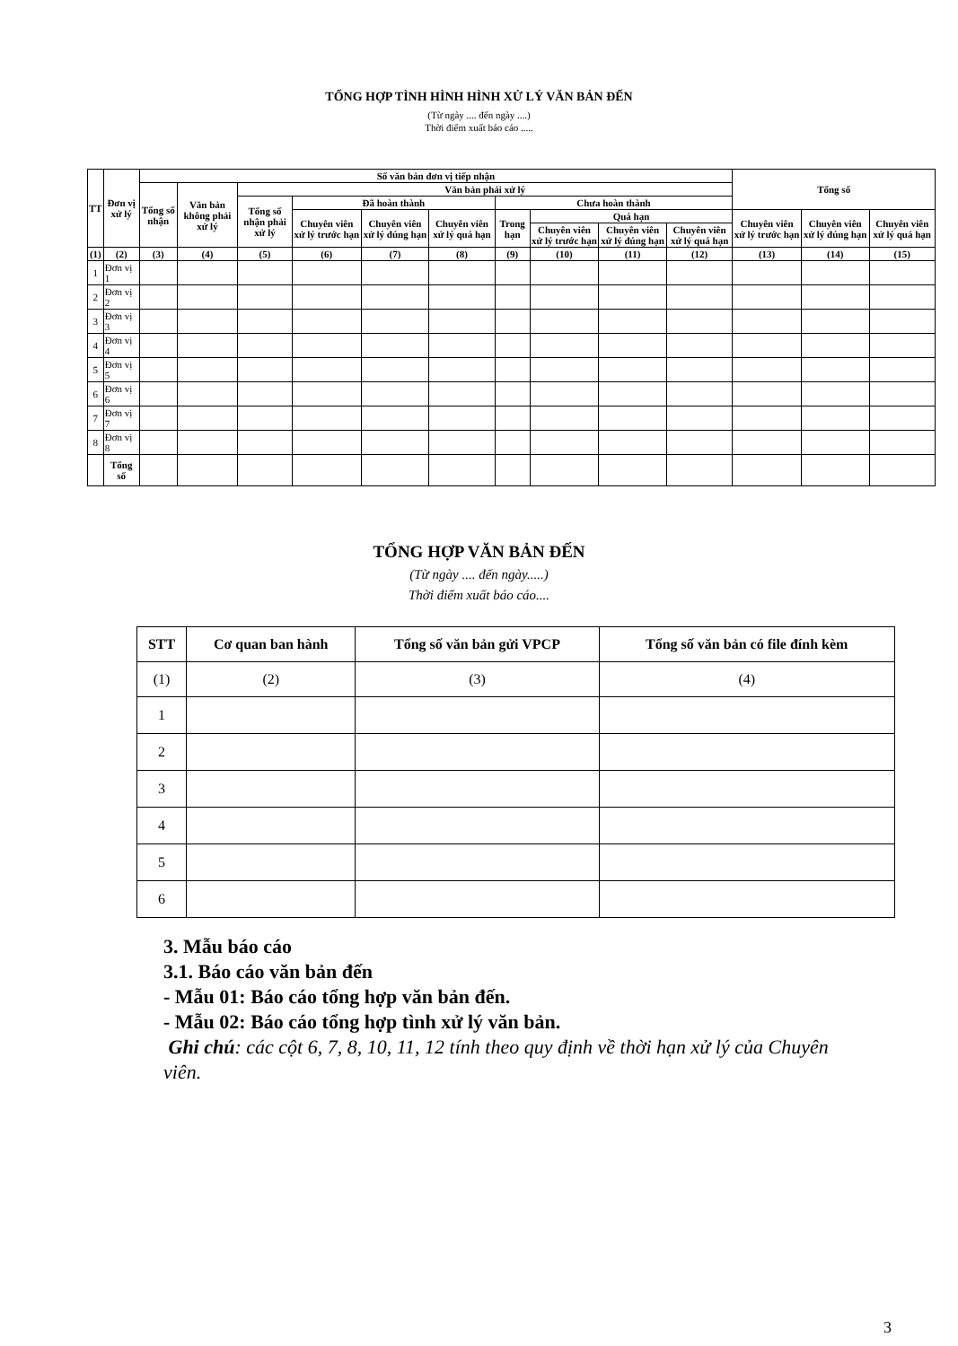TỔNG HỢP TÌNH HÌNH HÌNH XỬ LÝ VĂN BẢN ĐẾN
(Từ ngày .... đến ngày ....)
Thời điểm xuất báo cáo .....
| TT | Đơn vị xử lý | Số văn bản đơn vị tiếp nhận | | | | | | | | | | Tổng số | | |
| --- | --- | --- | --- | --- | --- | --- | --- | --- | --- | --- | --- | --- | --- | --- |
| | | Tổng số nhận | Văn bản không phải xử lý | Văn bản phải xử lý | | | | | | | | | | |
| | | | | Tổng số nhận phải xử lý | Đã hoàn thành | | | Chưa hoàn thành | | | | | | |
| | | | | | Chuyên viên xử lý trước hạn | Chuyên viên xử lý đúng hạn | Chuyên viên xử lý quá hạn | Trong hạn | Quá hạn | | | Chuyên viên xử lý trước hạn | Chuyên viên xử lý đúng hạn | Chuyên viên xử lý quá hạn |
| | | | | | | | | | Chuyên viên xử lý trước hạn | Chuyên viên xử lý đúng hạn | Chuyên viên xử lý quá hạn | | | |
| (1) | (2) | (3) | (4) | (5) | (6) | (7) | (8) | (9) | (10) | (11) | (12) | (13) | (14) | (15) |
| 1 | Đơn vị 1 | | | | | | | | | | | | | |
| 2 | Đơn vị 2 | | | | | | | | | | | | | |
| 3 | Đơn vị 3 | | | | | | | | | | | | | |
| 4 | Đơn vị 4 | | | | | | | | | | | | | |
| 5 | Đơn vị 5 | | | | | | | | | | | | | |
| 6 | Đơn vị 6 | | | | | | | | | | | | | |
| 7 | Đơn vị 7 | | | | | | | | | | | | | |
| 8 | Đơn vị 8 | | | | | | | | | | | | | |
| | Tổng số | | | | | | | | | | | | | |
TỔNG HỢP VĂN BẢN ĐẾN
(Từ ngày .... đến ngày.....)
Thời điểm xuất báo cáo....
| STT | Cơ quan ban hành | Tổng số văn bản gửi VPCP | Tổng số văn bản có file đính kèm |
| --- | --- | --- | --- |
| (1) | (2) | (3) | (4) |
| 1 | | | |
| 2 | | | |
| 3 | | | |
| 4 | | | |
| 5 | | | |
| 6 | | | |
3. Mẫu báo cáo
3.1. Báo cáo văn bản đến
- Mẫu 01: Báo cáo tổng hợp văn bản đến.
- Mẫu 02: Báo cáo tổng hợp tình xử lý văn bản.
Ghi chú: các cột 6, 7, 8, 10, 11, 12 tính theo quy định về thời hạn xử lý của Chuyên viên.
3